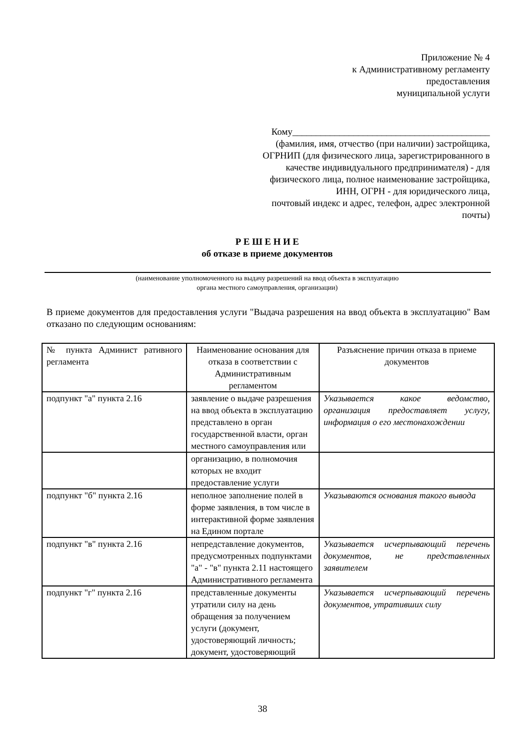Приложение № 4
к Административному регламенту
предоставления
муниципальной услуги
Кому__________________________________________
(фамилия, имя, отчество (при наличии) застройщика,
ОГРНИП (для физического лица, зарегистрированного в
качестве индивидуального предпринимателя) - для
физического лица, полное наименование застройщика,
ИНН, ОГРН - для юридического лица,
почтовый индекс и адрес, телефон, адрес электронной
почты)
Р Е Ш Е Н И Е
об отказе в приеме документов
(наименование уполномоченного на выдачу разрешений на ввод объекта в эксплуатацию
органа местного самоуправления, организации)
В приеме документов для предоставления услуги "Выдача разрешения на ввод объекта в эксплуатацию" Вам отказано по следующим основаниям:
| № пункта Админист ративного регламента | Наименование основания для отказа в соответствии с Административным регламентом | Разъяснение причин отказа в приеме документов |
| --- | --- | --- |
| подпункт "а" пункта 2.16 | заявление о выдаче разрешения на ввод объекта в эксплуатацию представлено в орган государственной власти, орган местного самоуправления или | Указывается какое ведомство, организация предоставляет услугу, информация о его местонахождении |
| | организацию, в полномочия которых не входит предоставление услуги | |
| подпункт "б" пункта 2.16 | неполное заполнение полей в форме заявления, в том числе в интерактивной форме заявления на Едином портале | Указываются основания такого вывода |
| подпункт "в" пункта 2.16 | непредставление документов, предусмотренных подпунктами "а" - "в" пункта 2.11 настоящего Административного регламента | Указывается исчерпывающий перечень документов, не представленных заявителем |
| подпункт "г" пункта 2.16 | представленные документы утратили силу на день обращения за получением услуги (документ, удостоверяющий личность; документ, удостоверяющий | Указывается исчерпывающий перечень документов, утративших силу |
38